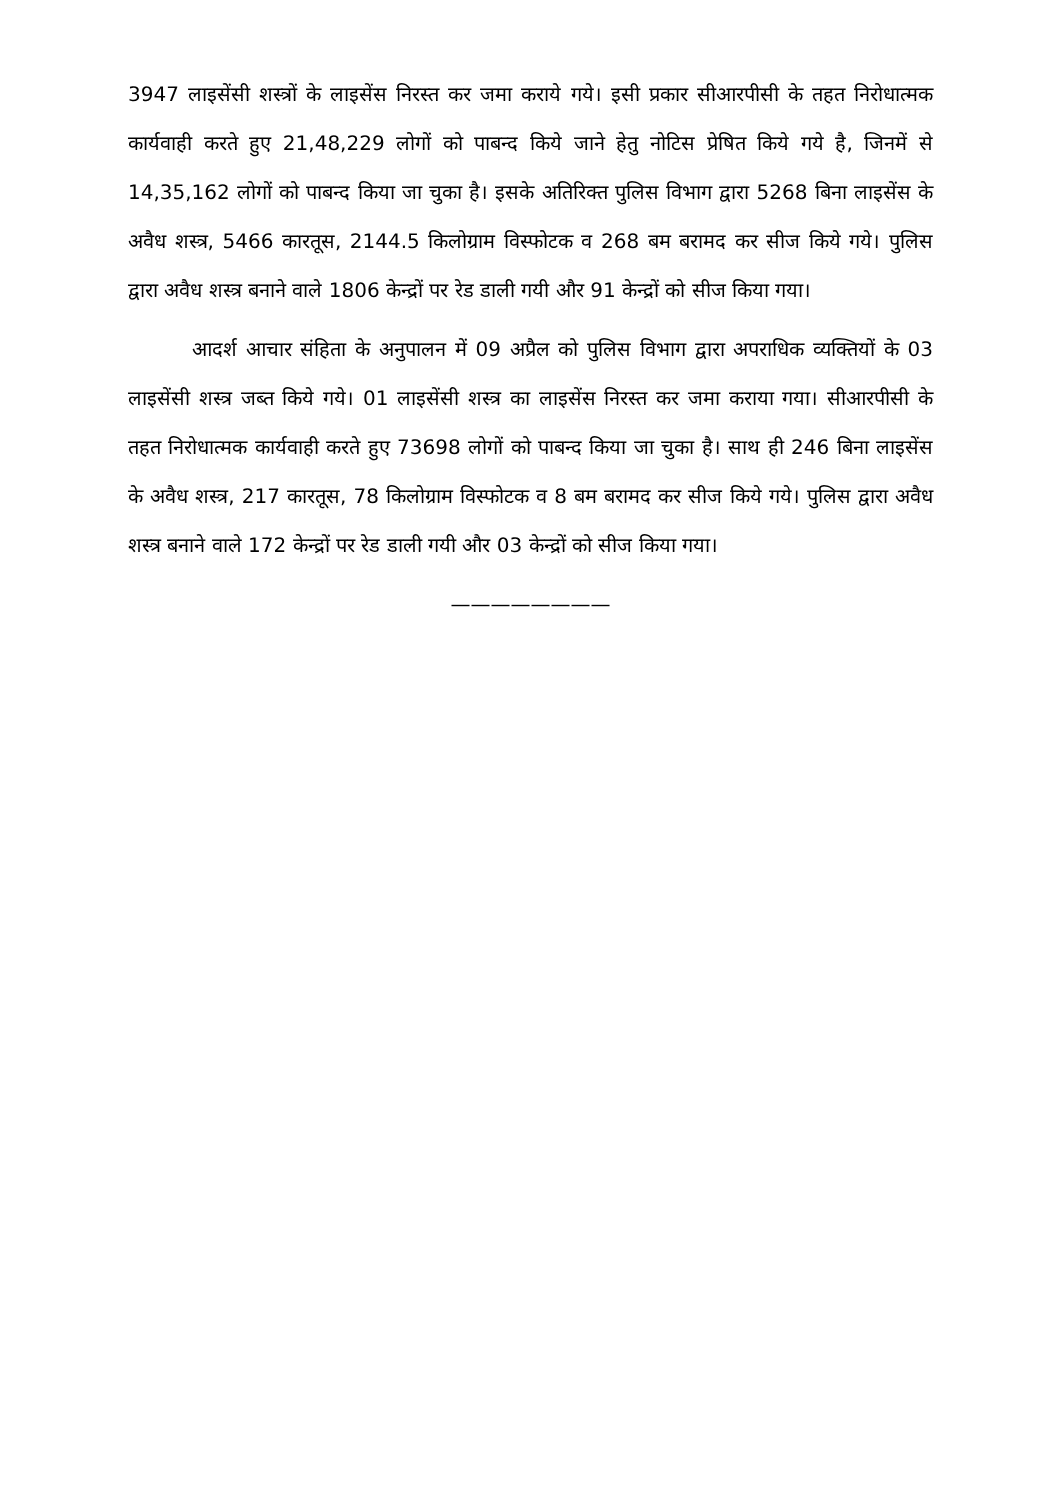3947 लाइसेंसी शस्त्रों के लाइसेंस निरस्त कर जमा कराये गये। इसी प्रकार सीआरपीसी के तहत निरोधात्मक कार्यवाही करते हुए 21,48,229 लोगों को पाबन्द किये जाने हेतु नोटिस प्रेषित किये गये है, जिनमें से 14,35,162 लोगों को पाबन्द किया जा चुका है। इसके अतिरिक्त पुलिस विभाग द्वारा 5268 बिना लाइसेंस के अवैध शस्त्र, 5466 कारतूस, 2144.5 किलोग्राम विस्फोटक व 268 बम बरामद कर सीज किये गये। पुलिस द्वारा अवैध शस्त्र बनाने वाले 1806 केन्द्रों पर रेड डाली गयी और 91 केन्द्रों को सीज किया गया।
आदर्श आचार संहिता के अनुपालन में 09 अप्रैल को पुलिस विभाग द्वारा अपराधिक व्यक्तियों के 03 लाइसेंसी शस्त्र जब्त किये गये। 01 लाइसेंसी शस्त्र का लाइसेंस निरस्त कर जमा कराया गया। सीआरपीसी के तहत निरोधात्मक कार्यवाही करते हुए 73698 लोगों को पाबन्द किया जा चुका है। साथ ही 246 बिना लाइसेंस के अवैध शस्त्र, 217 कारतूस, 78 किलोग्राम विस्फोटक व 8 बम बरामद कर सीज किये गये। पुलिस द्वारा अवैध शस्त्र बनाने वाले 172 केन्द्रों पर रेड डाली गयी और 03 केन्द्रों को सीज किया गया।
————————